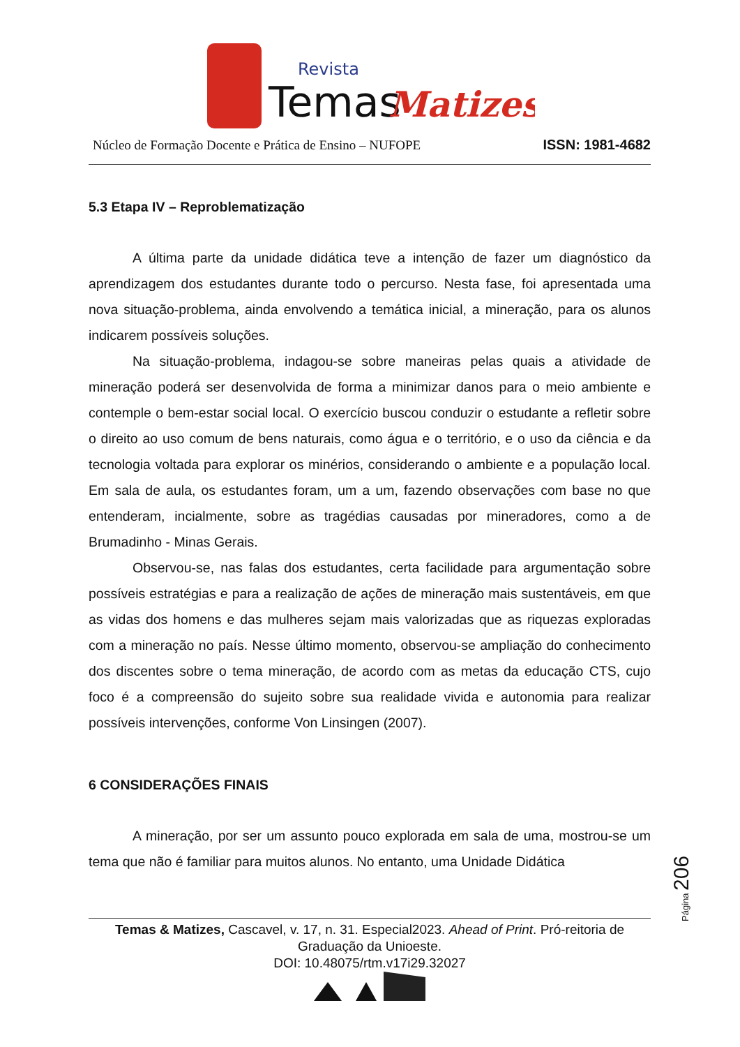Temas
Revista
Matizes
Núcleo de Formação Docente e Prática de Ensino – NUFOPE ISSN: 1981-4682
5.3 Etapa IV – Reproblematização
A última parte da unidade didática teve a intenção de fazer um diagnóstico da aprendizagem dos estudantes durante todo o percurso. Nesta fase, foi apresentada uma nova situação-problema, ainda envolvendo a temática inicial, a mineração, para os alunos indicarem possíveis soluções.
Na situação-problema, indagou-se sobre maneiras pelas quais a atividade de mineração poderá ser desenvolvida de forma a minimizar danos para o meio ambiente e contemple o bem-estar social local. O exercício buscou conduzir o estudante a refletir sobre o direito ao uso comum de bens naturais, como água e o território, e o uso da ciência e da tecnologia voltada para explorar os minérios, considerando o ambiente e a população local. Em sala de aula, os estudantes foram, um a um, fazendo observações com base no que entenderam, incialmente, sobre as tragédias causadas por mineradores, como a de Brumadinho - Minas Gerais.
Observou-se, nas falas dos estudantes, certa facilidade para argumentação sobre possíveis estratégias e para a realização de ações de mineração mais sustentáveis, em que as vidas dos homens e das mulheres sejam mais valorizadas que as riquezas exploradas com a mineração no país. Nesse último momento, observou-se ampliação do conhecimento dos discentes sobre o tema mineração, de acordo com as metas da educação CTS, cujo foco é a compreensão do sujeito sobre sua realidade vivida e autonomia para realizar possíveis intervenções, conforme Von Linsingen (2007).
6 CONSIDERAÇÕES FINAIS
A mineração, por ser um assunto pouco explorada em sala de uma, mostrou-se um tema que não é familiar para muitos alunos. No entanto, uma Unidade Didática
Página 206
Temas & Matizes, Cascavel, v. 17, n. 31. Especial2023. Ahead of Print. Pró-reitoria de Graduação da Unioeste.
DOI: 10.48075/rtm.v17i29.32027